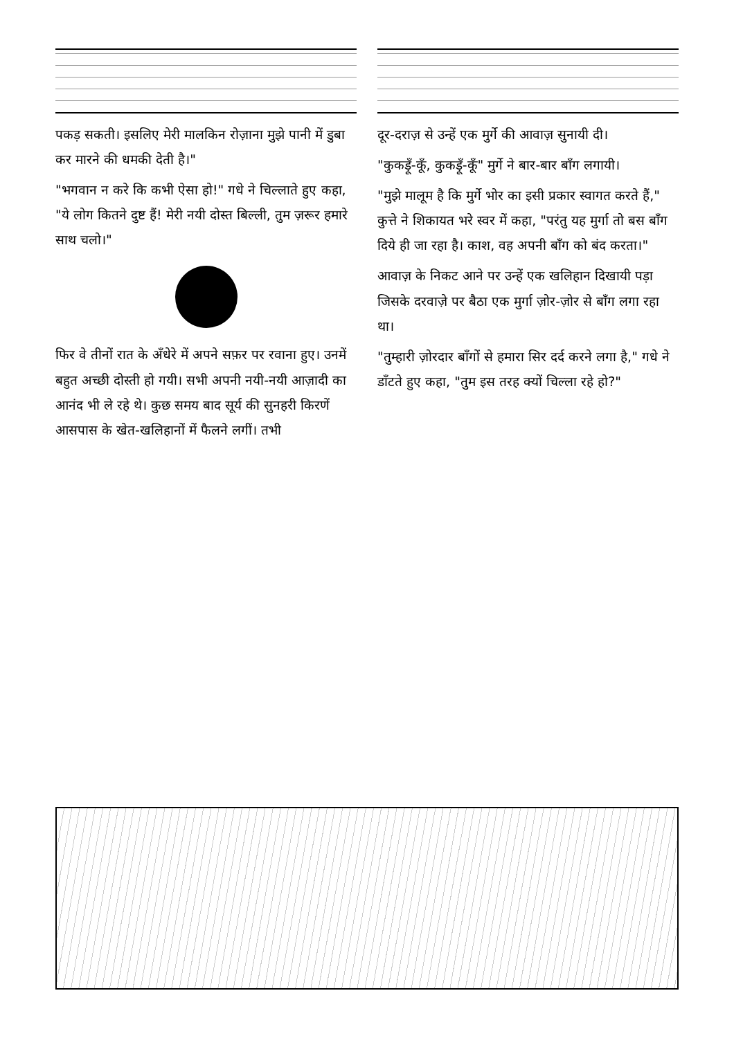पकड़ सकती। इसलिए मेरी मालकिन रोज़ाना मुझे पानी में डुबा कर मारने की धमकी देती है।"
"भगवान न करे कि कभी ऐसा हो!" गधे ने चिल्लाते हुए कहा, "ये लोग कितने दुष्ट हैं! मेरी नयी दोस्त बिल्ली, तुम ज़रूर हमारे साथ चलो।"
फिर वे तीनों रात के अँधेरे में अपने सफ़र पर रवाना हुए। उनमें बहुत अच्छी दोस्ती हो गयी। सभी अपनी नयी-नयी आज़ादी का आनंद भी ले रहे थे। कुछ समय बाद सूर्य की सुनहरी किरणें आसपास के खेत-खलिहानों में फैलने लगीं। तभी
दूर-दराज़ से उन्हें एक मुर्गे की आवाज़ सुनायी दी।
"कुकड़ूँ-कूँ, कुकड़ूँ-कूँ" मुर्गे ने बार-बार बाँग लगायी।
"मुझे मालूम है कि मुर्गे भोर का इसी प्रकार स्वागत करते हैं," कुत्ते ने शिकायत भरे स्वर में कहा, "परंतु यह मुर्गा तो बस बाँग दिये ही जा रहा है। काश, वह अपनी बाँग को बंद करता।"
आवाज़ के निकट आने पर उन्हें एक खलिहान दिखायी पड़ा जिसके दरवाज़े पर बैठा एक मुर्गा ज़ोर-ज़ोर से बाँग लगा रहा था।
"तुम्हारी ज़ोरदार बाँगों से हमारा सिर दर्द करने लगा है," गधे ने डाँटते हुए कहा, "तुम इस तरह क्यों चिल्ला रहे हो?"